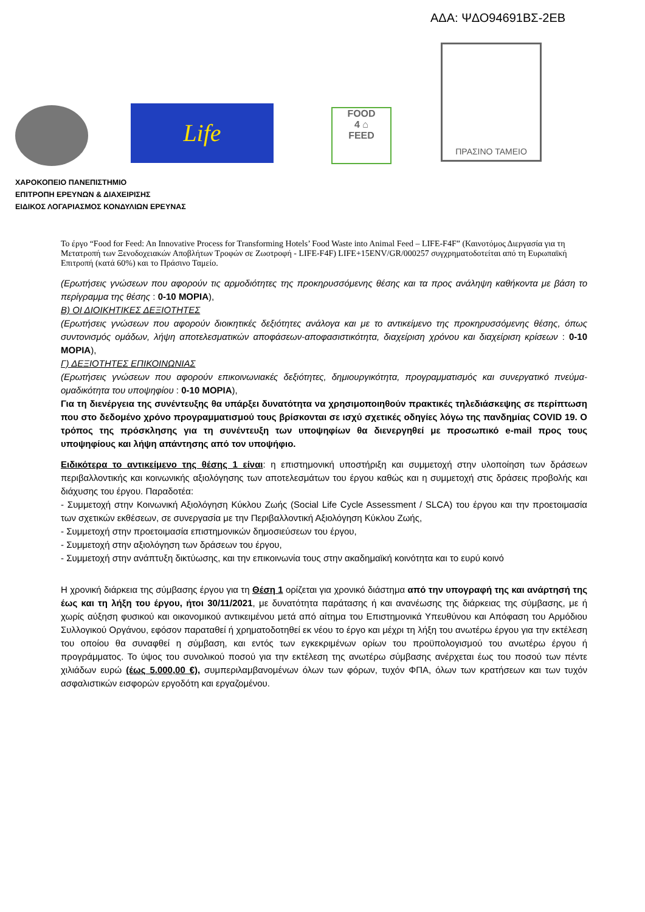ΑΔΑ: ΨΔΟ94691ΒΣ-2ΕΒ
Life
FOOD
4 ⌂
FEED
ΠΡΑΣΙΝΟ ΤΑΜΕΙΟ
ΧΑΡΟΚΟΠΕΙΟ ΠΑΝΕΠΙΣΤΗΜΙΟ
ΕΠΙΤΡΟΠΗ ΕΡΕΥΝΩΝ & ΔΙΑΧΕΙΡΙΣΗΣ
ΕΙΔΙΚΟΣ ΛΟΓΑΡΙΑΣΜΟΣ ΚΟΝΔΥΛΙΩΝ ΕΡΕΥΝΑΣ
Το έργο “Food for Feed: An Innovative Process for Transforming Hotels’ Food Waste into Animal Feed – LIFE-F4F” (Καινοτόμος Διεργασία για τη Μετατροπή των Ξενοδοχειακών Αποβλήτων Τροφών σε Ζωοτροφή - LIFE-F4F) LIFE+15ENV/GR/000257 συγχρηματοδοτείται από τη Ευρωπαϊκή Επιτροπή (κατά 60%) και το Πράσινο Ταμείο.
(Ερωτήσεις γνώσεων που αφορούν τις αρμοδιότητες της προκηρυσσόμενης θέσης και τα προς ανάληψη καθήκοντα με βάση το περίγραμμα της θέσης : 0-10 ΜΟΡΙΑ),
Β) ΟΙ ΔΙΟΙΚΗΤΙΚΕΣ ΔΕΞΙΟΤΗΤΕΣ
(Ερωτήσεις γνώσεων που αφορούν διοικητικές δεξιότητες ανάλογα και με το αντικείμενο της προκηρυσσόμενης θέσης, όπως συντονισμός ομάδων, λήψη αποτελεσματικών αποφάσεων-αποφασιστικότητα, διαχείριση χρόνου και διαχείριση κρίσεων : 0-10 ΜΟΡΙΑ),
Γ) ΔΕΞΙΟΤΗΤΕΣ ΕΠΙΚΟΙΝΩΝΙΑΣ
(Ερωτήσεις γνώσεων που αφορούν επικοινωνιακές δεξιότητες, δημιουργικότητα, προγραμματισμός και συνεργατικό πνεύμα-ομαδικότητα του υποψηφίου : 0-10 ΜΟΡΙΑ),
Για τη διενέργεια της συνέντευξης θα υπάρξει δυνατότητα να χρησιμοποιηθούν πρακτικές τηλεδιάσκεψης σε περίπτωση που στο δεδομένο χρόνο προγραμματισμού τους βρίσκονται σε ισχύ σχετικές οδηγίες λόγω της πανδημίας COVID 19. Ο τρόπος της πρόσκλησης για τη συνέντευξη των υποψηφίων θα διενεργηθεί με προσωπικό e-mail προς τους υποψηφίους και λήψη απάντησης από τον υποψήφιο.
Ειδικότερα το αντικείμενο της θέσης 1 είναι: η επιστημονική υποστήριξη και συμμετοχή στην υλοποίηση των δράσεων περιβαλλοντικής και κοινωνικής αξιολόγησης των αποτελεσμάτων του έργου καθώς και η συμμετοχή στις δράσεις προβολής και διάχυσης του έργου. Παραδοτέα:
- Συμμετοχή στην Κοινωνική Αξιολόγηση Κύκλου Ζωής (Social Life Cycle Assessment / SLCA) του έργου και την προετοιμασία των σχετικών εκθέσεων, σε συνεργασία με την Περιβαλλοντική Αξιολόγηση Κύκλου Ζωής,
- Συμμετοχή στην προετοιμασία επιστημονικών δημοσιεύσεων του έργου,
- Συμμετοχή στην αξιολόγηση των δράσεων του έργου,
- Συμμετοχή στην ανάπτυξη δικτύωσης, και την επικοινωνία τους στην ακαδημαϊκή κοινότητα και το ευρύ κοινό
Η χρονική διάρκεια της σύμβασης έργου για τη Θέση 1 ορίζεται για χρονικό διάστημα από την υπογραφή της και ανάρτησή της έως και τη λήξη του έργου, ήτοι 30/11/2021, με δυνατότητα παράτασης ή και ανανέωσης της διάρκειας της σύμβασης, με ή χωρίς αύξηση φυσικού και οικονομικού αντικειμένου μετά από αίτημα του Επιστημονικά Υπευθύνου και Απόφαση του Αρμόδιου Συλλογικού Οργάνου, εφόσον παραταθεί ή χρηματοδοτηθεί εκ νέου το έργο και μέχρι τη λήξη του ανωτέρω έργου για την εκτέλεση του οποίου θα συναφθεί η σύμβαση, και εντός των εγκεκριμένων ορίων του προϋπολογισμού του ανωτέρω έργου ή προγράμματος. Το ύψος του συνολικού ποσού για την εκτέλεση της ανωτέρω σύμβασης ανέρχεται έως του ποσού των πέντε χιλιάδων ευρώ (έως 5.000,00 €), συμπεριλαμβανομένων όλων των φόρων, τυχόν ΦΠΑ, όλων των κρατήσεων και των τυχόν ασφαλιστικών εισφορών εργοδότη και εργαζομένου.